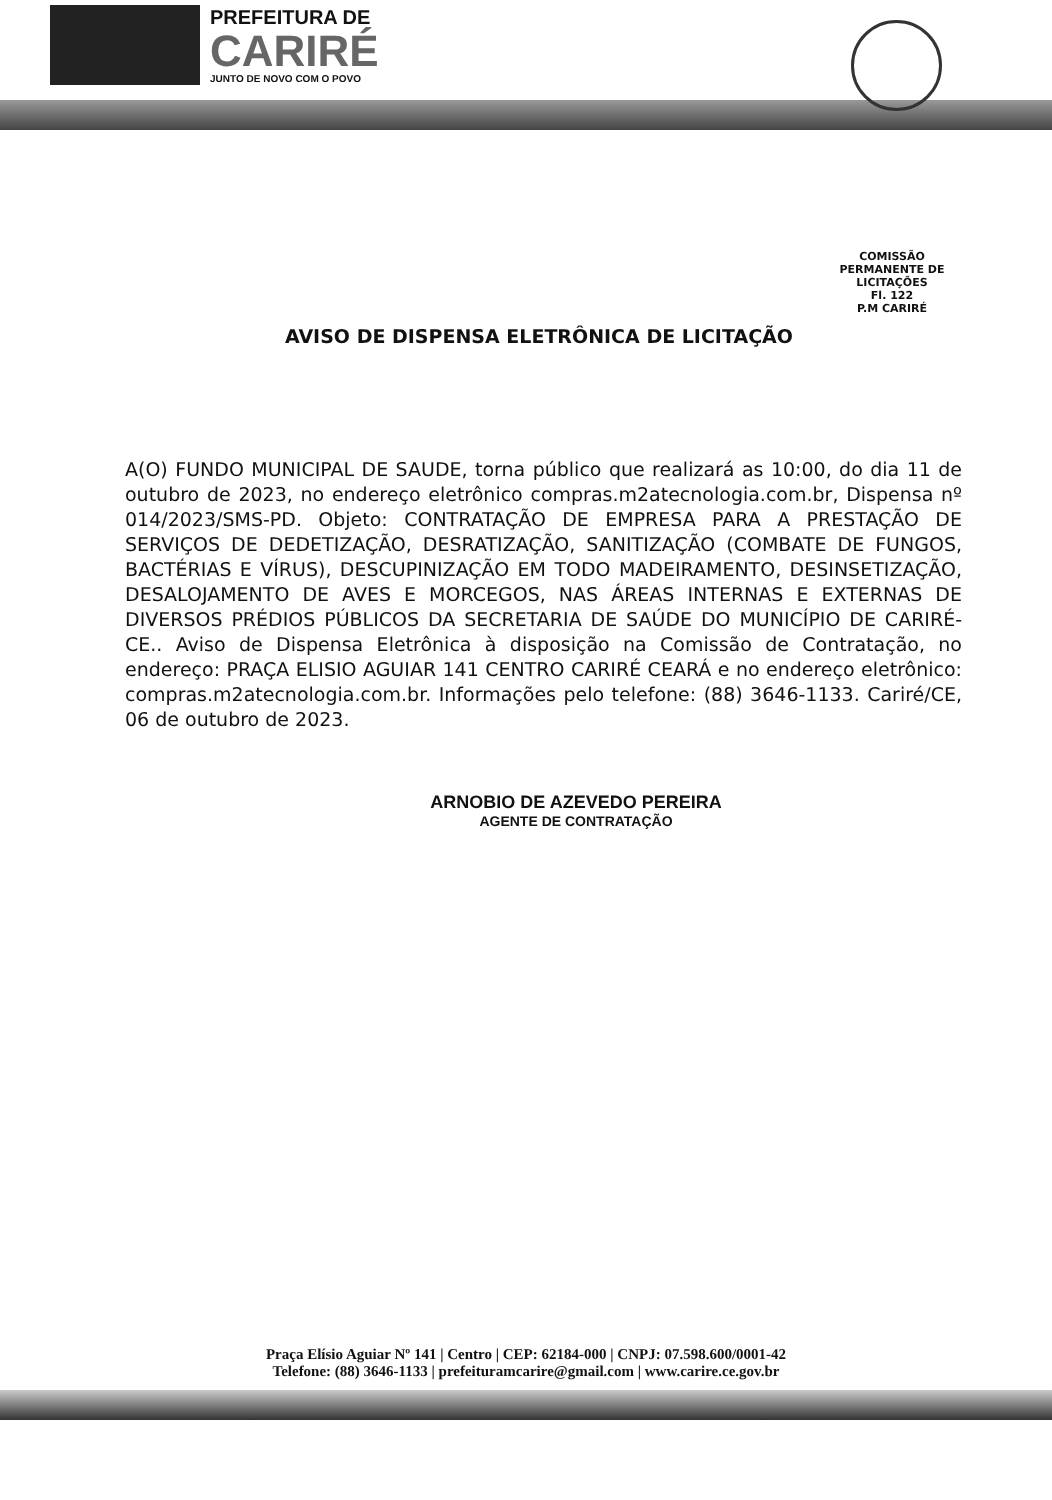PREFEITURA DE
CARIRÉ
JUNTO DE NOVO COM O POVO
COMISSÃO PERMANENTE DE LICITAÇÕES
Fl. 122
P.M CARIRÉ
AVISO DE DISPENSA ELETRÔNICA DE LICITAÇÃO
A(O) FUNDO MUNICIPAL DE SAUDE, torna público que realizará as 10:00, do dia 11 de outubro de 2023, no endereço eletrônico compras.m2atecnologia.com.br, Dispensa nº 014/2023/SMS-PD. Objeto: CONTRATAÇÃO DE EMPRESA PARA A PRESTAÇÃO DE SERVIÇOS DE DEDETIZAÇÃO, DESRATIZAÇÃO, SANITIZAÇÃO (COMBATE DE FUNGOS, BACTÉRIAS E VÍRUS), DESCUPINIZAÇÃO EM TODO MADEIRAMENTO, DESINSETIZAÇÃO, DESALOJAMENTO DE AVES E MORCEGOS, NAS ÁREAS INTERNAS E EXTERNAS DE DIVERSOS PRÉDIOS PÚBLICOS DA SECRETARIA DE SAÚDE DO MUNICÍPIO DE CARIRÉ-CE.. Aviso de Dispensa Eletrônica à disposição na Comissão de Contratação, no endereço: PRAÇA ELISIO AGUIAR 141 CENTRO CARIRÉ CEARÁ e no endereço eletrônico: compras.m2atecnologia.com.br. Informações pelo telefone: (88) 3646-1133. Cariré/CE, 06 de outubro de 2023.
ARNOBIO DE AZEVEDO PEREIRA
AGENTE DE CONTRATAÇÃO
Praça Elísio Aguiar Nº 141 | Centro | CEP: 62184-000 | CNPJ: 07.598.600/0001-42
Telefone: (88) 3646-1133 | prefeituramcarire@gmail.com | www.carire.ce.gov.br